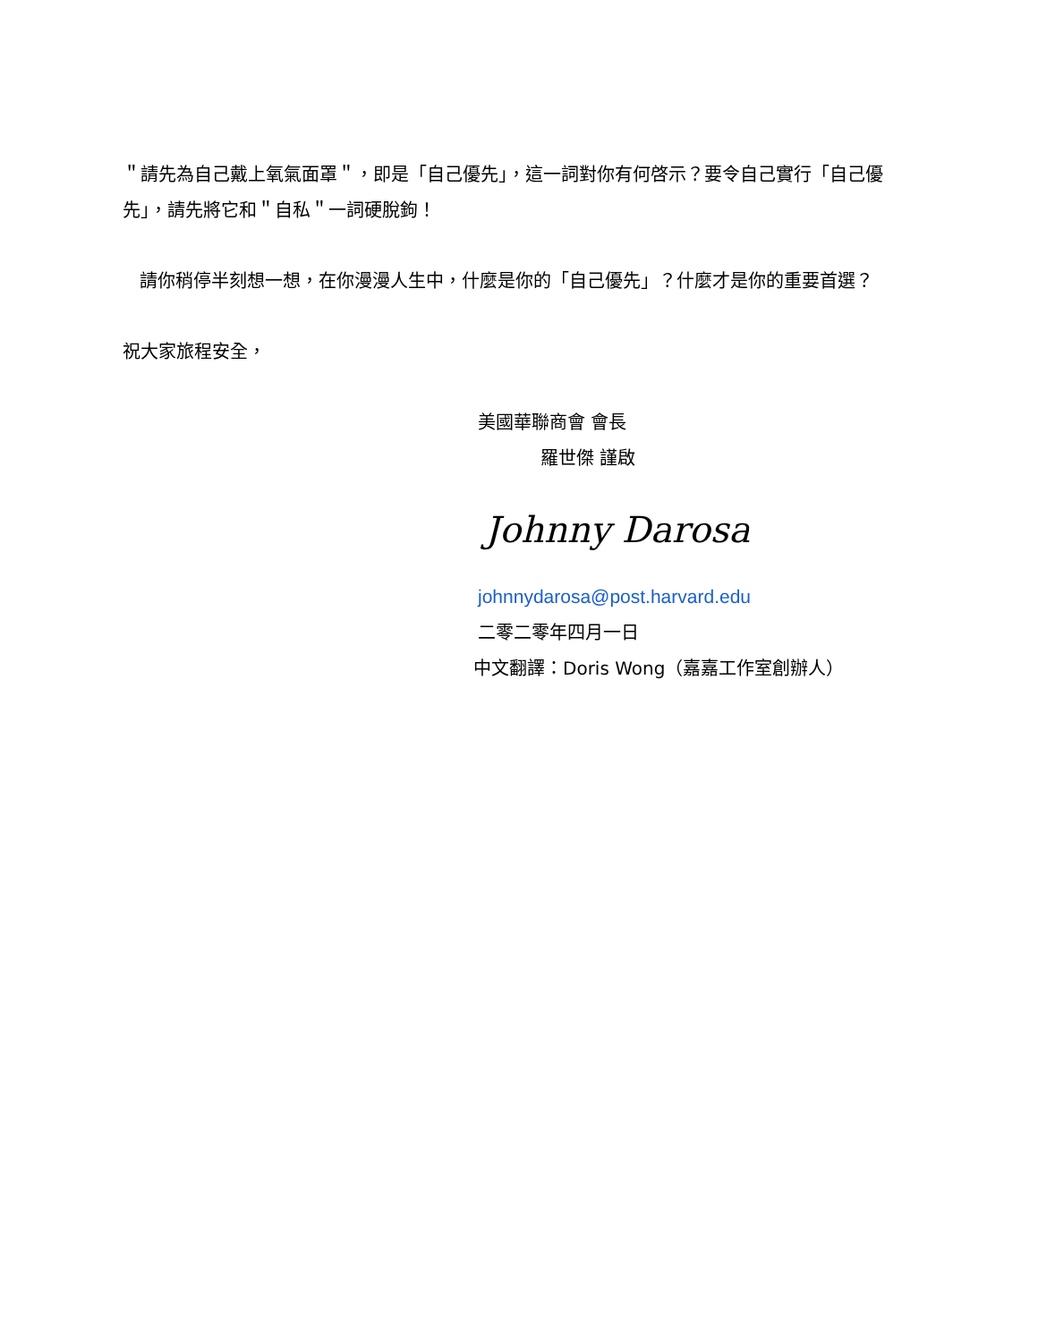＂請先為自己戴上氧氣面罩＂，即是「自己優先」，這一詞對你有何啓示？要令自己實行「自己優先」，請先將它和＂自私＂一詞硬脫鉤！
請你稍停半刻想一想，在你漫漫人生中，什麼是你的「自己優先」？什麼才是你的重要首選？
祝大家旅程安全，
美國華聯商會 會長
羅世傑 謹啟
Johnny Darosa
johnnydarosa@post.harvard.edu
二零二零年四月一日
中文翻譯：Doris Wong（嘉嘉工作室創辦人）